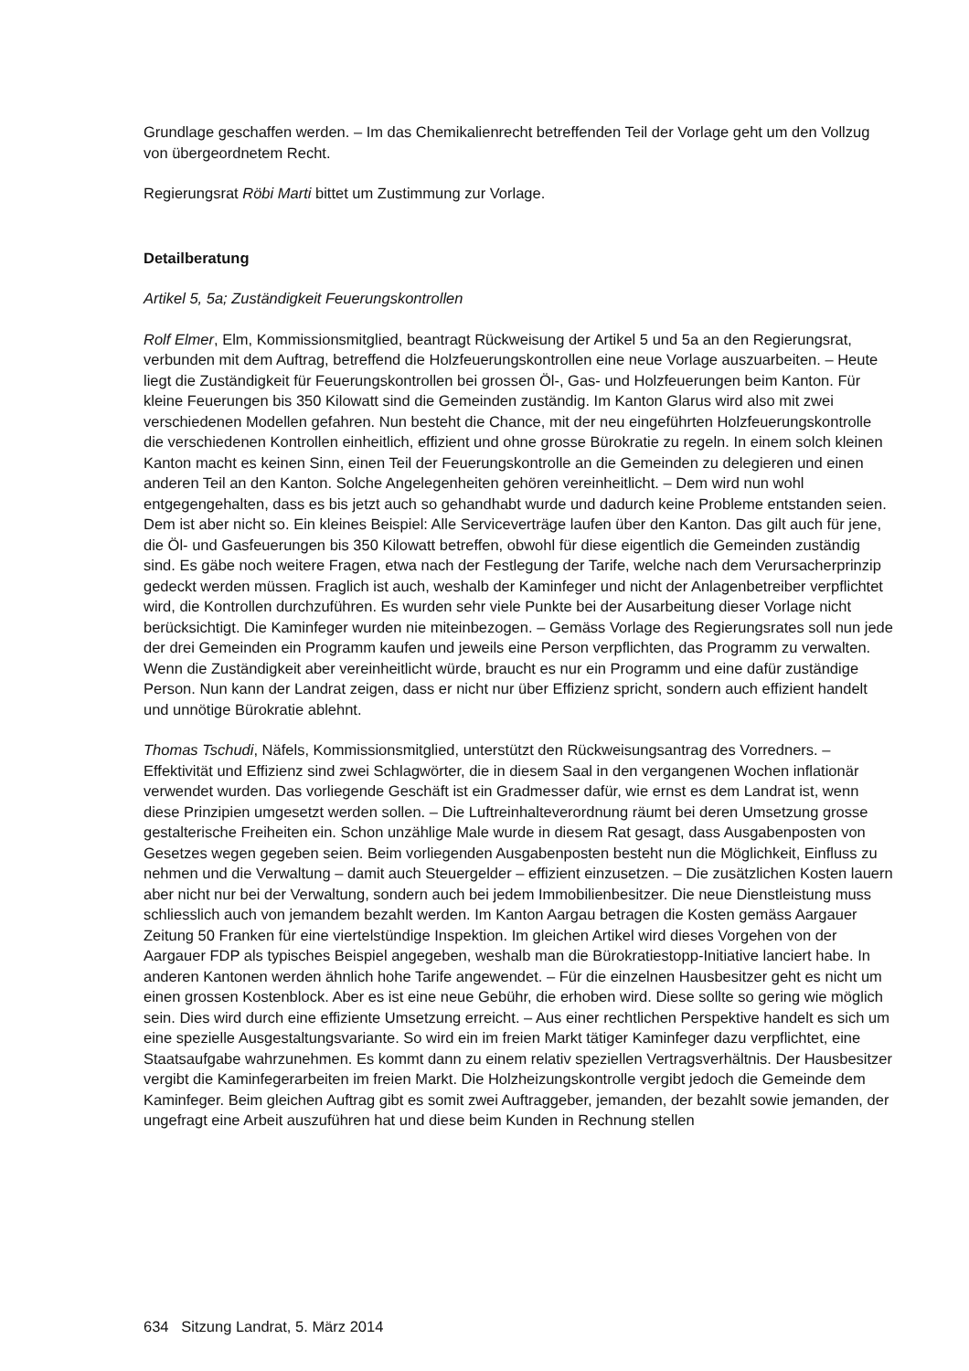Grundlage geschaffen werden. – Im das Chemikalienrecht betreffenden Teil der Vorlage geht um den Vollzug von übergeordnetem Recht.
Regierungsrat Röbi Marti bittet um Zustimmung zur Vorlage.
Detailberatung
Artikel 5, 5a; Zuständigkeit Feuerungskontrollen
Rolf Elmer, Elm, Kommissionsmitglied, beantragt Rückweisung der Artikel 5 und 5a an den Regierungsrat, verbunden mit dem Auftrag, betreffend die Holzfeuerungskontrollen eine neue Vorlage auszuarbeiten. – Heute liegt die Zuständigkeit für Feuerungskontrollen bei grossen Öl-, Gas- und Holzfeuerungen beim Kanton. Für kleine Feuerungen bis 350 Kilowatt sind die Gemeinden zuständig. Im Kanton Glarus wird also mit zwei verschiedenen Modellen gefahren. Nun besteht die Chance, mit der neu eingeführten Holzfeuerungskontrolle die verschiedenen Kontrollen einheitlich, effizient und ohne grosse Bürokratie zu regeln. In einem solch kleinen Kanton macht es keinen Sinn, einen Teil der Feuerungskontrolle an die Gemeinden zu delegieren und einen anderen Teil an den Kanton. Solche Angelegenheiten gehören vereinheitlicht. – Dem wird nun wohl entgegengehalten, dass es bis jetzt auch so gehandhabt wurde und dadurch keine Probleme entstanden seien. Dem ist aber nicht so. Ein kleines Beispiel: Alle Serviceverträge laufen über den Kanton. Das gilt auch für jene, die Öl- und Gasfeuerungen bis 350 Kilowatt betreffen, obwohl für diese eigentlich die Gemeinden zuständig sind. Es gäbe noch weitere Fragen, etwa nach der Festlegung der Tarife, welche nach dem Verursacherprinzip gedeckt werden müssen. Fraglich ist auch, weshalb der Kaminfeger und nicht der Anlagenbetreiber verpflichtet wird, die Kontrollen durchzuführen. Es wurden sehr viele Punkte bei der Ausarbeitung dieser Vorlage nicht berücksichtigt. Die Kaminfeger wurden nie miteinbezogen. – Gemäss Vorlage des Regierungsrates soll nun jede der drei Gemeinden ein Programm kaufen und jeweils eine Person verpflichten, das Programm zu verwalten. Wenn die Zuständigkeit aber vereinheitlicht würde, braucht es nur ein Programm und eine dafür zuständige Person. Nun kann der Landrat zeigen, dass er nicht nur über Effizienz spricht, sondern auch effizient handelt und unnötige Bürokratie ablehnt.
Thomas Tschudi, Näfels, Kommissionsmitglied, unterstützt den Rückweisungsantrag des Vorredners. – Effektivität und Effizienz sind zwei Schlagwörter, die in diesem Saal in den vergangenen Wochen inflationär verwendet wurden. Das vorliegende Geschäft ist ein Gradmesser dafür, wie ernst es dem Landrat ist, wenn diese Prinzipien umgesetzt werden sollen. – Die Luftreinhalteverordnung räumt bei deren Umsetzung grosse gestalterische Freiheiten ein. Schon unzählige Male wurde in diesem Rat gesagt, dass Ausgabenposten von Gesetzes wegen gegeben seien. Beim vorliegenden Ausgabenposten besteht nun die Möglichkeit, Einfluss zu nehmen und die Verwaltung – damit auch Steuergelder – effizient einzusetzen. – Die zusätzlichen Kosten lauern aber nicht nur bei der Verwaltung, sondern auch bei jedem Immobilienbesitzer. Die neue Dienstleistung muss schliesslich auch von jemandem bezahlt werden. Im Kanton Aargau betragen die Kosten gemäss Aargauer Zeitung 50 Franken für eine viertelstündige Inspektion. Im gleichen Artikel wird dieses Vorgehen von der Aargauer FDP als typisches Beispiel angegeben, weshalb man die Bürokratiestopp-Initiative lanciert habe. In anderen Kantonen werden ähnlich hohe Tarife angewendet. – Für die einzelnen Hausbesitzer geht es nicht um einen grossen Kostenblock. Aber es ist eine neue Gebühr, die erhoben wird. Diese sollte so gering wie möglich sein. Dies wird durch eine effiziente Umsetzung erreicht. – Aus einer rechtlichen Perspektive handelt es sich um eine spezielle Ausgestaltungsvariante. So wird ein im freien Markt tätiger Kaminfeger dazu verpflichtet, eine Staatsaufgabe wahrzunehmen. Es kommt dann zu einem relativ speziellen Vertragsverhältnis. Der Hausbesitzer vergibt die Kaminfegerarbeiten im freien Markt. Die Holzheizungskontrolle vergibt jedoch die Gemeinde dem Kaminfeger. Beim gleichen Auftrag gibt es somit zwei Auftraggeber, jemanden, der bezahlt sowie jemanden, der ungefragt eine Arbeit auszuführen hat und diese beim Kunden in Rechnung stellen
634 Sitzung Landrat, 5. März 2014